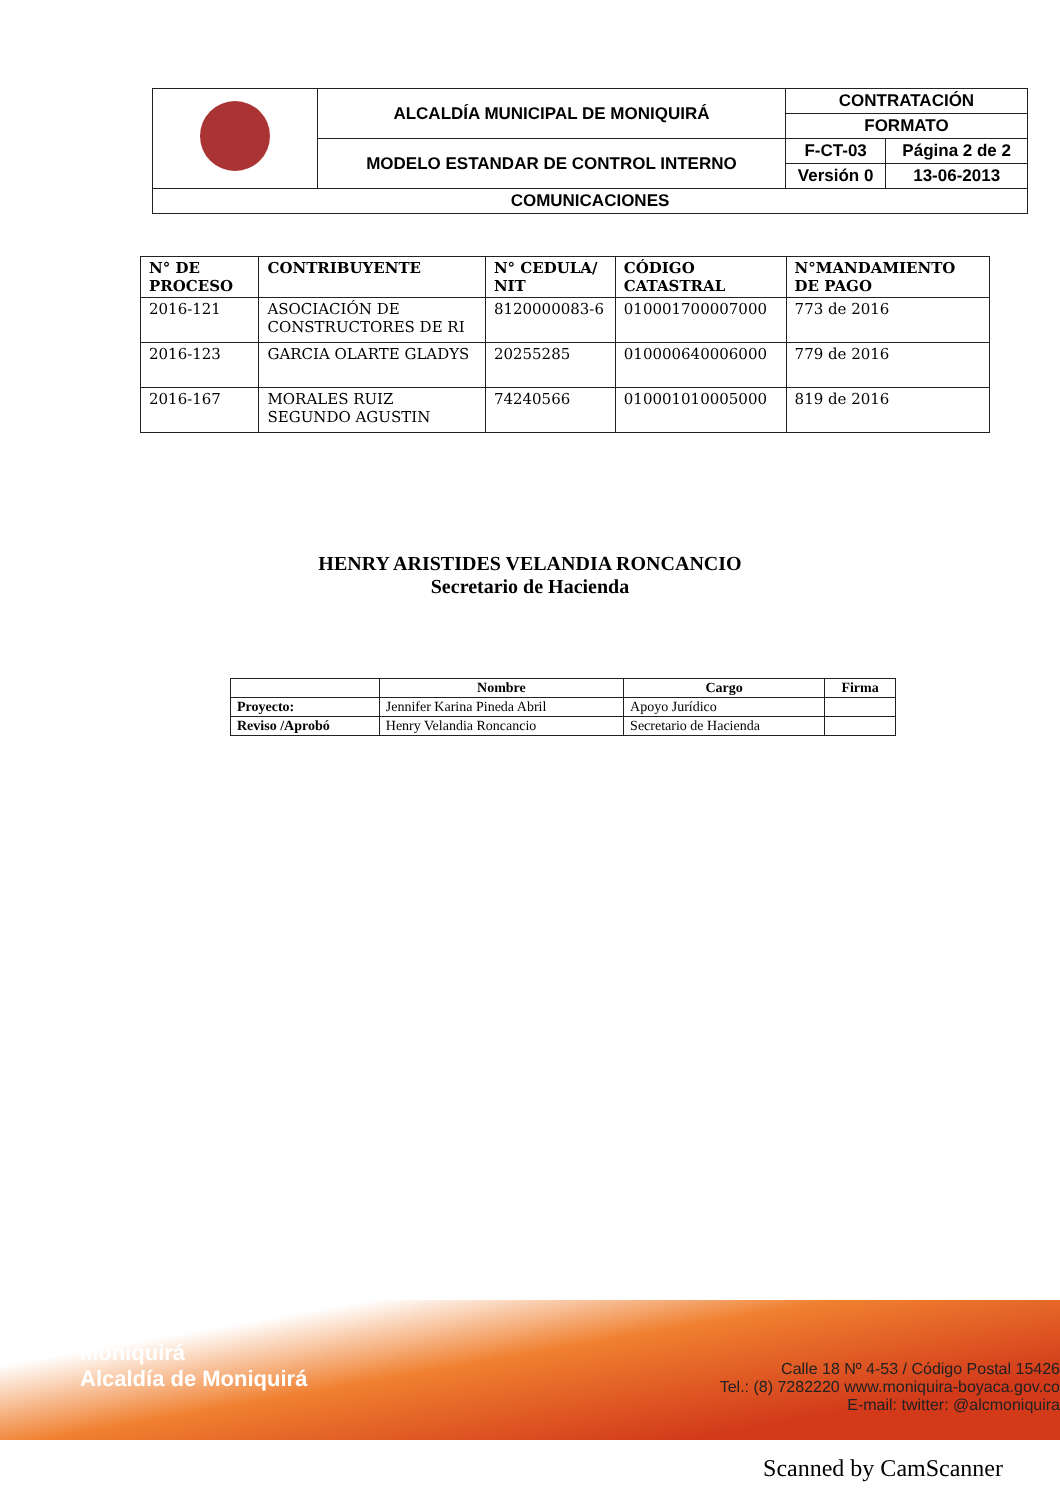| | ALCALDÍA MUNICIPAL DE MONIQUIRÁ | CONTRATACIÓN | |
| | | FORMATO | |
| | MODELO ESTANDAR DE CONTROL INTERNO | F-CT-03 | Página 2 de 2 |
| | | Versión 0 | 13-06-2013 |
| COMUNICACIONES | | | |
| N° DE PROCESO | CONTRIBUYENTE | N° CEDULA/ NIT | CÓDIGO CATASTRAL | N°MANDAMIENTO DE PAGO |
| --- | --- | --- | --- | --- |
| 2016-121 | ASOCIACIÓN DE CONSTRUCTORES DE RI | 8120000083-6 | 010001700007000 | 773 de 2016 |
| 2016-123 | GARCIA OLARTE GLADYS | 20255285 | 010000640006000 | 779 de 2016 |
| 2016-167 | MORALES RUIZ SEGUNDO AGUSTIN | 74240566 | 010001010005000 | 819 de 2016 |
HENRY ARISTIDES VELANDIA RONCANCIO
Secretario de Hacienda
| | Nombre | Cargo | Firma |
| --- | --- | --- | --- |
| Proyecto: | Jennifer Karina Pineda Abril | Apoyo Jurídico | |
| Reviso /Aprobó | Henry Velandia Roncancio | Secretario de Hacienda | |
Moniquirá
Alcaldía de Moniquirá
Calle 18 Nº 4-53 / Código Postal 15426
Tel.: (8) 7282220 www.moniquira-boyaca.gov.co
E-mail: twitter: @alcmoniquira
Scanned by CamScanner